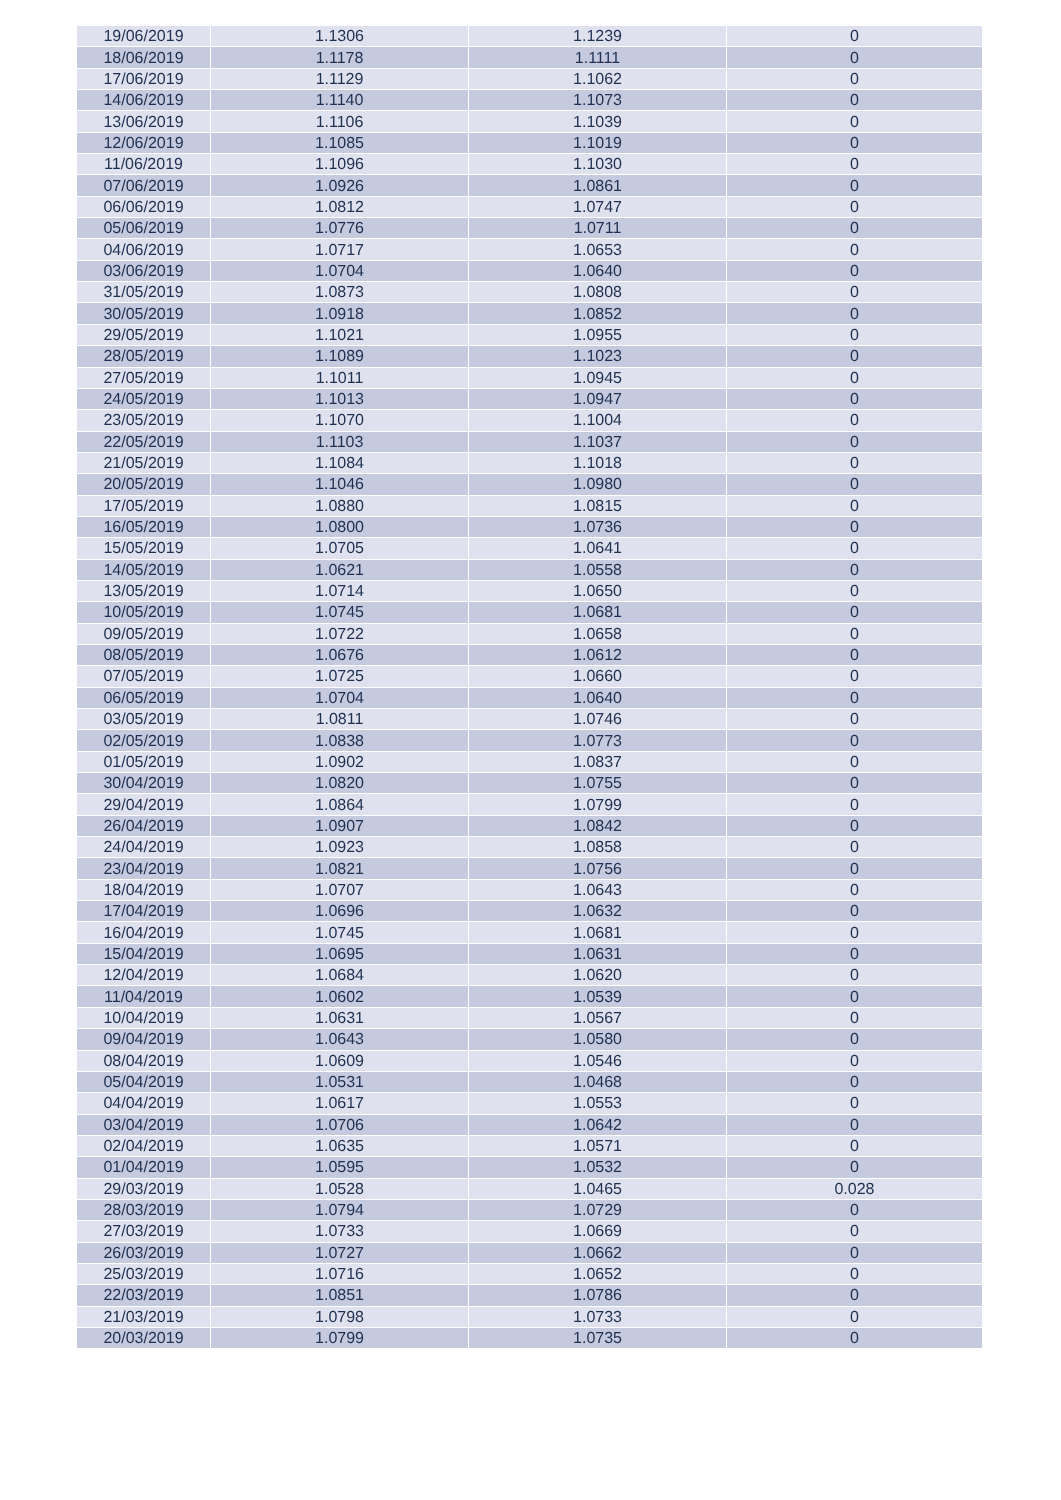| 19/06/2019 | 1.1306 | 1.1239 | 0 |
| 18/06/2019 | 1.1178 | 1.1111 | 0 |
| 17/06/2019 | 1.1129 | 1.1062 | 0 |
| 14/06/2019 | 1.1140 | 1.1073 | 0 |
| 13/06/2019 | 1.1106 | 1.1039 | 0 |
| 12/06/2019 | 1.1085 | 1.1019 | 0 |
| 11/06/2019 | 1.1096 | 1.1030 | 0 |
| 07/06/2019 | 1.0926 | 1.0861 | 0 |
| 06/06/2019 | 1.0812 | 1.0747 | 0 |
| 05/06/2019 | 1.0776 | 1.0711 | 0 |
| 04/06/2019 | 1.0717 | 1.0653 | 0 |
| 03/06/2019 | 1.0704 | 1.0640 | 0 |
| 31/05/2019 | 1.0873 | 1.0808 | 0 |
| 30/05/2019 | 1.0918 | 1.0852 | 0 |
| 29/05/2019 | 1.1021 | 1.0955 | 0 |
| 28/05/2019 | 1.1089 | 1.1023 | 0 |
| 27/05/2019 | 1.1011 | 1.0945 | 0 |
| 24/05/2019 | 1.1013 | 1.0947 | 0 |
| 23/05/2019 | 1.1070 | 1.1004 | 0 |
| 22/05/2019 | 1.1103 | 1.1037 | 0 |
| 21/05/2019 | 1.1084 | 1.1018 | 0 |
| 20/05/2019 | 1.1046 | 1.0980 | 0 |
| 17/05/2019 | 1.0880 | 1.0815 | 0 |
| 16/05/2019 | 1.0800 | 1.0736 | 0 |
| 15/05/2019 | 1.0705 | 1.0641 | 0 |
| 14/05/2019 | 1.0621 | 1.0558 | 0 |
| 13/05/2019 | 1.0714 | 1.0650 | 0 |
| 10/05/2019 | 1.0745 | 1.0681 | 0 |
| 09/05/2019 | 1.0722 | 1.0658 | 0 |
| 08/05/2019 | 1.0676 | 1.0612 | 0 |
| 07/05/2019 | 1.0725 | 1.0660 | 0 |
| 06/05/2019 | 1.0704 | 1.0640 | 0 |
| 03/05/2019 | 1.0811 | 1.0746 | 0 |
| 02/05/2019 | 1.0838 | 1.0773 | 0 |
| 01/05/2019 | 1.0902 | 1.0837 | 0 |
| 30/04/2019 | 1.0820 | 1.0755 | 0 |
| 29/04/2019 | 1.0864 | 1.0799 | 0 |
| 26/04/2019 | 1.0907 | 1.0842 | 0 |
| 24/04/2019 | 1.0923 | 1.0858 | 0 |
| 23/04/2019 | 1.0821 | 1.0756 | 0 |
| 18/04/2019 | 1.0707 | 1.0643 | 0 |
| 17/04/2019 | 1.0696 | 1.0632 | 0 |
| 16/04/2019 | 1.0745 | 1.0681 | 0 |
| 15/04/2019 | 1.0695 | 1.0631 | 0 |
| 12/04/2019 | 1.0684 | 1.0620 | 0 |
| 11/04/2019 | 1.0602 | 1.0539 | 0 |
| 10/04/2019 | 1.0631 | 1.0567 | 0 |
| 09/04/2019 | 1.0643 | 1.0580 | 0 |
| 08/04/2019 | 1.0609 | 1.0546 | 0 |
| 05/04/2019 | 1.0531 | 1.0468 | 0 |
| 04/04/2019 | 1.0617 | 1.0553 | 0 |
| 03/04/2019 | 1.0706 | 1.0642 | 0 |
| 02/04/2019 | 1.0635 | 1.0571 | 0 |
| 01/04/2019 | 1.0595 | 1.0532 | 0 |
| 29/03/2019 | 1.0528 | 1.0465 | 0.028 |
| 28/03/2019 | 1.0794 | 1.0729 | 0 |
| 27/03/2019 | 1.0733 | 1.0669 | 0 |
| 26/03/2019 | 1.0727 | 1.0662 | 0 |
| 25/03/2019 | 1.0716 | 1.0652 | 0 |
| 22/03/2019 | 1.0851 | 1.0786 | 0 |
| 21/03/2019 | 1.0798 | 1.0733 | 0 |
| 20/03/2019 | 1.0799 | 1.0735 | 0 |